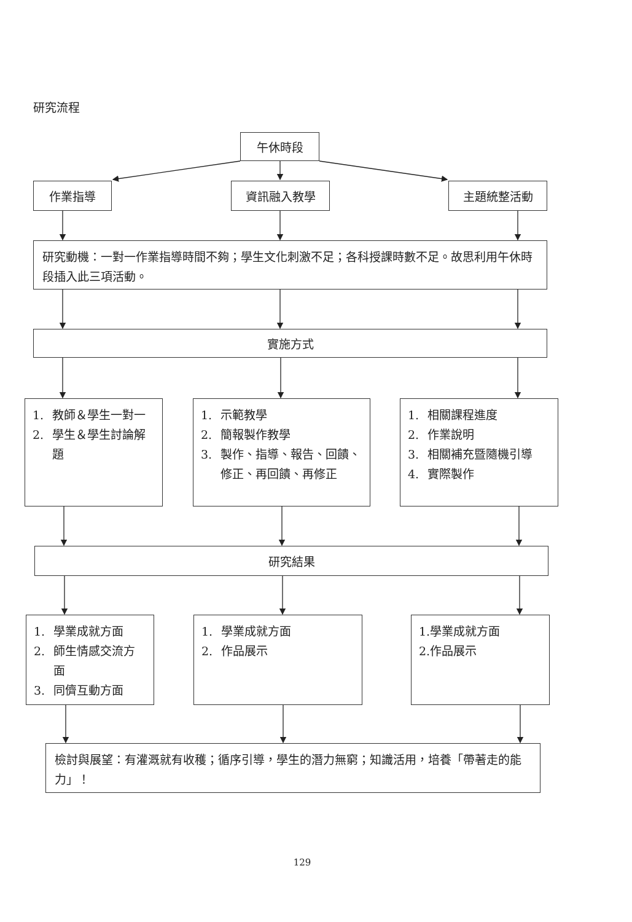研究流程
午休時段
作業指導 資訊融入教學 主題統整活動
研究動機：一對一作業指導時間不夠；學生文化刺激不足；各科授課時數不足。故思利用午休時段插入此三項活動。
實施方式
1. 教師＆學生一對一
2. 學生＆學生討論解題
1. 示範教學
2. 簡報製作教學
3. 製作、指導、報告、回饋、修正、再回饋、再修正
1. 相關課程進度
2. 作業說明
3. 相關補充暨隨機引導
4. 實際製作
研究結果
1. 學業成就方面
2. 師生情感交流方面
3. 同儕互動方面
1. 學業成就方面
2. 作品展示
1.學業成就方面
2.作品展示
檢討與展望：有灌溉就有收穫；循序引導，學生的潛力無窮；知識活用，培養「帶著走的能力」！
129